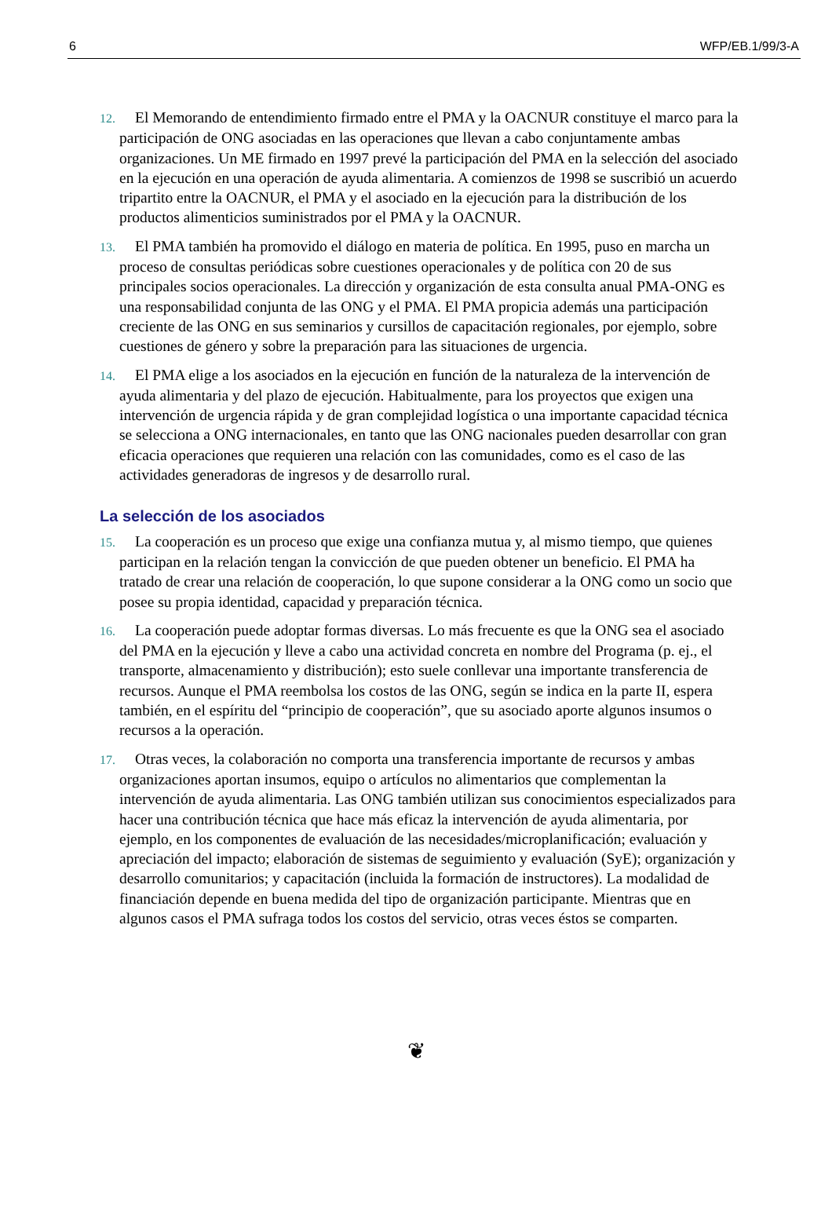6 WFP/EB.1/99/3-A
12. El Memorando de entendimiento firmado entre el PMA y la OACNUR constituye el marco para la participación de ONG asociadas en las operaciones que llevan a cabo conjuntamente ambas organizaciones. Un ME firmado en 1997 prevé la participación del PMA en la selección del asociado en la ejecución en una operación de ayuda alimentaria. A comienzos de 1998 se suscribió un acuerdo tripartito entre la OACNUR, el PMA y el asociado en la ejecución para la distribución de los productos alimenticios suministrados por el PMA y la OACNUR.
13. El PMA también ha promovido el diálogo en materia de política. En 1995, puso en marcha un proceso de consultas periódicas sobre cuestiones operacionales y de política con 20 de sus principales socios operacionales. La dirección y organización de esta consulta anual PMA-ONG es una responsabilidad conjunta de las ONG y el PMA. El PMA propicia además una participación creciente de las ONG en sus seminarios y cursillos de capacitación regionales, por ejemplo, sobre cuestiones de género y sobre la preparación para las situaciones de urgencia.
14. El PMA elige a los asociados en la ejecución en función de la naturaleza de la intervención de ayuda alimentaria y del plazo de ejecución. Habitualmente, para los proyectos que exigen una intervención de urgencia rápida y de gran complejidad logística o una importante capacidad técnica se selecciona a ONG internacionales, en tanto que las ONG nacionales pueden desarrollar con gran eficacia operaciones que requieren una relación con las comunidades, como es el caso de las actividades generadoras de ingresos y de desarrollo rural.
La selección de los asociados
15. La cooperación es un proceso que exige una confianza mutua y, al mismo tiempo, que quienes participan en la relación tengan la convicción de que pueden obtener un beneficio. El PMA ha tratado de crear una relación de cooperación, lo que supone considerar a la ONG como un socio que posee su propia identidad, capacidad y preparación técnica.
16. La cooperación puede adoptar formas diversas. Lo más frecuente es que la ONG sea el asociado del PMA en la ejecución y lleve a cabo una actividad concreta en nombre del Programa (p. ej., el transporte, almacenamiento y distribución); esto suele conllevar una importante transferencia de recursos. Aunque el PMA reembolsa los costos de las ONG, según se indica en la parte II, espera también, en el espíritu del “principio de cooperación”, que su asociado aporte algunos insumos o recursos a la operación.
17. Otras veces, la colaboración no comporta una transferencia importante de recursos y ambas organizaciones aportan insumos, equipo o artículos no alimentarios que complementan la intervención de ayuda alimentaria. Las ONG también utilizan sus conocimientos especializados para hacer una contribución técnica que hace más eficaz la intervención de ayuda alimentaria, por ejemplo, en los componentes de evaluación de las necesidades/microplanificación; evaluación y apreciación del impacto; elaboración de sistemas de seguimiento y evaluación (SyE); organización y desarrollo comunitarios; y capacitación (incluida la formación de instructores). La modalidad de financiación depende en buena medida del tipo de organización participante. Mientras que en algunos casos el PMA sufraga todos los costos del servicio, otras veces éstos se comparten.
❦